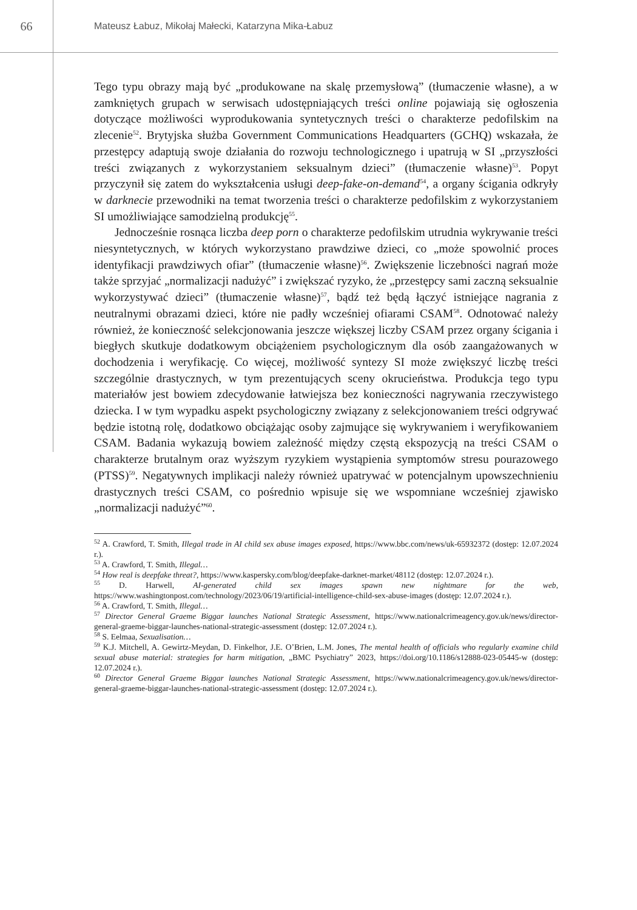66
Mateusz Łabuz, Mikołaj Małecki, Katarzyna Mika-Łabuz
Tego typu obrazy mają być „produkowane na skalę przemysłową” (tłumaczenie własne), a w zamkniętych grupach w serwisach udostępniających treści online pojawiają się ogłoszenia dotyczące możliwości wyprodukowania syntetycznych treści o charakterze pedofilskim na zlecenie<sup>52</sup>. Brytyjska służba Government Communications Headquarters (GCHQ) wskazała, że przestępcy adaptują swoje działania do rozwoju technologicznego i upatrują w SI „przyszłości treści związanych z wykorzystaniem seksualnym dzieci” (tłumaczenie własne)<sup>53</sup>. Popyt przyczynił się zatem do wykształcenia usługi deep-fake-on-demand<sup>54</sup>, a organy ścigania odkryły w darknecie przewodniki na temat tworzenia treści o charakterze pedofilskim z wykorzystaniem SI umożliwiające samodzielną produkcję<sup>55</sup>.
Jednocześnie rosnąca liczba deep porn o charakterze pedofilskim utrudnia wykrywanie treści niesyntetycznych, w których wykorzystano prawdziwe dzieci, co „może spowolnić proces identyfikacji prawdziwych ofiar” (tłumaczenie własne)<sup>56</sup>. Zwiększenie liczebności nagrań może także sprzyjać „normalizacji nadużyć” i zwiększać ryzyko, że „przestępcy sami zaczną seksualnie wykorzystywać dzieci” (tłumaczenie własne)<sup>57</sup>, bądź też będą łączyć istniejące nagrania z neutralnymi obrazami dzieci, które nie padły wcześniej ofiarami CSAM<sup>58</sup>. Odnotować należy również, że konieczność selekcjonowania jeszcze większej liczby CSAM przez organy ścigania i biegłych skutkuje dodatkowym obciążeniem psychologicznym dla osób zaangażowanych w dochodzenia i weryfikację. Co więcej, możliwość syntezy SI może zwiększyć liczbę treści szczególnie drastycznych, w tym prezentujących sceny okrucieństwa. Produkcja tego typu materiałów jest bowiem zdecydowanie łatwiejsza bez konieczności nagrywania rzeczywistego dziecka. I w tym wypadku aspekt psychologiczny związany z selekcjonowaniem treści odgrywać będzie istotną rolę, dodatkowo obciążając osoby zajmujące się wykrywaniem i weryfikowaniem CSAM. Badania wykazują bowiem zależność między częstą ekspozycją na treści CSAM o charakterze brutalnym oraz wyższym ryzykiem wystąpienia symptomów stresu pourazowego (PTSS)<sup>59</sup>. Negatywnych implikacji należy również upatrywać w potencjalnym upowszechnieniu drastycznych treści CSAM, co pośrednio wpisuje się we wspomniane wcześniej zjawisko „normalizacji nadużyć”<sup>60</sup>.
<sup>52</sup> A. Crawford, T. Smith, Illegal trade in AI child sex abuse images exposed, https://www.bbc.com/news/uk-65932372 (dostęp: 12.07.2024 r.).
<sup>53</sup> A. Crawford, T. Smith, Illegal…
<sup>54</sup> How real is deepfake threat?, https://www.kaspersky.com/blog/deepfake-darknet-market/48112 (dostęp: 12.07.2024 r.).
<sup>55</sup> D. Harwell, AI-generated child sex images spawn new nightmare for the web, https://www.washingtonpost.com/technology/2023/06/19/artificial-intelligence-child-sex-abuse-images (dostęp: 12.07.2024 r.).
<sup>56</sup> A. Crawford, T. Smith, Illegal…
<sup>57</sup> Director General Graeme Biggar launches National Strategic Assessment, https://www.nationalcrimeagency.gov.uk/news/director-general-graeme-biggar-launches-national-strategic-assessment (dostęp: 12.07.2024 r.).
<sup>58</sup> S. Eelmaa, Sexualisation…
<sup>59</sup> K.J. Mitchell, A. Gewirtz-Meydan, D. Finkelhor, J.E. O’Brien, L.M. Jones, The mental health of officials who regularly examine child sexual abuse material: strategies for harm mitigation, „BMC Psychiatry” 2023, https://doi.org/10.1186/s12888-023-05445-w (dostęp: 12.07.2024 r.).
<sup>60</sup> Director General Graeme Biggar launches National Strategic Assessment, https://www.nationalcrimeagency.gov.uk/news/director-general-graeme-biggar-launches-national-strategic-assessment (dostęp: 12.07.2024 r.).